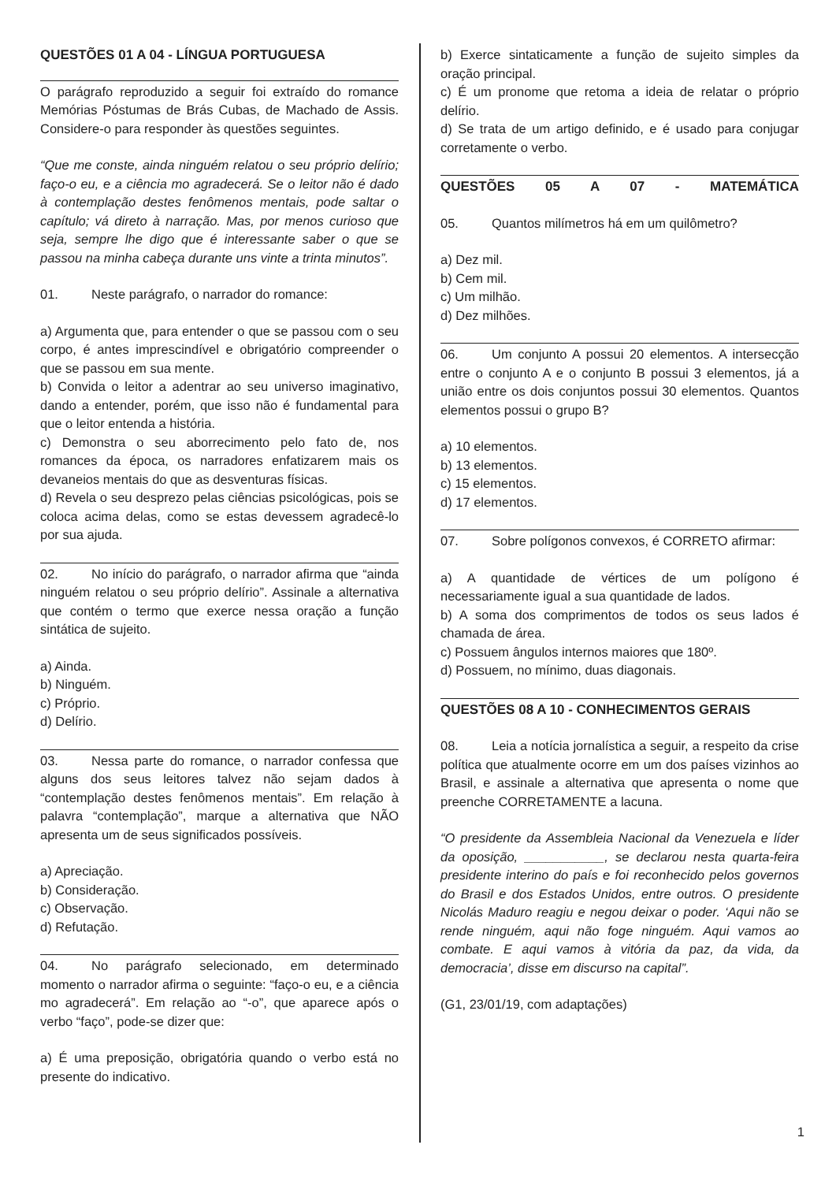QUESTÕES 01 A 04 - LÍNGUA PORTUGUESA
O parágrafo reproduzido a seguir foi extraído do romance Memórias Póstumas de Brás Cubas, de Machado de Assis. Considere-o para responder às questões seguintes.
“Que me conste, ainda ninguém relatou o seu próprio delírio; faço-o eu, e a ciência mo agradecerá. Se o leitor não é dado à contemplação destes fenômenos mentais, pode saltar o capítulo; vá direto à narração. Mas, por menos curioso que seja, sempre lhe digo que é interessante saber o que se passou na minha cabeça durante uns vinte a trinta minutos”.
01. Neste parágrafo, o narrador do romance:
a) Argumenta que, para entender o que se passou com o seu corpo, é antes imprescindível e obrigatório compreender o que se passou em sua mente.
b) Convida o leitor a adentrar ao seu universo imaginativo, dando a entender, porém, que isso não é fundamental para que o leitor entenda a história.
c) Demonstra o seu aborrecimento pelo fato de, nos romances da época, os narradores enfatizarem mais os devaneios mentais do que as desventuras físicas.
d) Revela o seu desprezo pelas ciências psicológicas, pois se coloca acima delas, como se estas devessem agradecê-lo por sua ajuda.
02. No início do parágrafo, o narrador afirma que “ainda ninguém relatou o seu próprio delírio”. Assinale a alternativa que contém o termo que exerce nessa oração a função sintática de sujeito.
a) Ainda.
b) Ninguém.
c) Próprio.
d) Delírio.
03. Nessa parte do romance, o narrador confessa que alguns dos seus leitores talvez não sejam dados à “contemplação destes fenômenos mentais”. Em relação à palavra “contemplação”, marque a alternativa que NÃO apresenta um de seus significados possíveis.
a) Apreciação.
b) Consideração.
c) Observação.
d) Refutação.
04. No parágrafo selecionado, em determinado momento o narrador afirma o seguinte: “faço-o eu, e a ciência mo agradecerá”. Em relação ao “-o”, que aparece após o verbo “faço”, pode-se dizer que:
a) É uma preposição, obrigatória quando o verbo está no presente do indicativo.
b) Exerce sintaticamente a função de sujeito simples da oração principal.
c) É um pronome que retoma a ideia de relatar o próprio delírio.
d) Se trata de um artigo definido, e é usado para conjugar corretamente o verbo.
QUESTÕES 05 A 07 - MATEMÁTICA
05. Quantos milímetros há em um quilômetro?
a) Dez mil.
b) Cem mil.
c) Um milhão.
d) Dez milhões.
06. Um conjunto A possui 20 elementos. A intersecção entre o conjunto A e o conjunto B possui 3 elementos, já a união entre os dois conjuntos possui 30 elementos. Quantos elementos possui o grupo B?
a) 10 elementos.
b) 13 elementos.
c) 15 elementos.
d) 17 elementos.
07. Sobre polígonos convexos, é CORRETO afirmar:
a) A quantidade de vértices de um polígono é necessariamente igual a sua quantidade de lados.
b) A soma dos comprimentos de todos os seus lados é chamada de área.
c) Possuem ângulos internos maiores que 180º.
d) Possuem, no mínimo, duas diagonais.
QUESTÕES 08 A 10 - CONHECIMENTOS GERAIS
08. Leia a notícia jornalística a seguir, a respeito da crise política que atualmente ocorre em um dos países vizinhos ao Brasil, e assinale a alternativa que apresenta o nome que preenche CORRETAMENTE a lacuna.
“O presidente da Assembleia Nacional da Venezuela e líder da oposição, ___________, se declarou nesta quarta-feira presidente interino do país e foi reconhecido pelos governos do Brasil e dos Estados Unidos, entre outros. O presidente Nicolás Maduro reagiu e negou deixar o poder. ‘Aqui não se rende ninguém, aqui não foge ninguém. Aqui vamos ao combate. E aqui vamos à vitória da paz, da vida, da democracia’, disse em discurso na capital”.
(G1, 23/01/19, com adaptações)
1